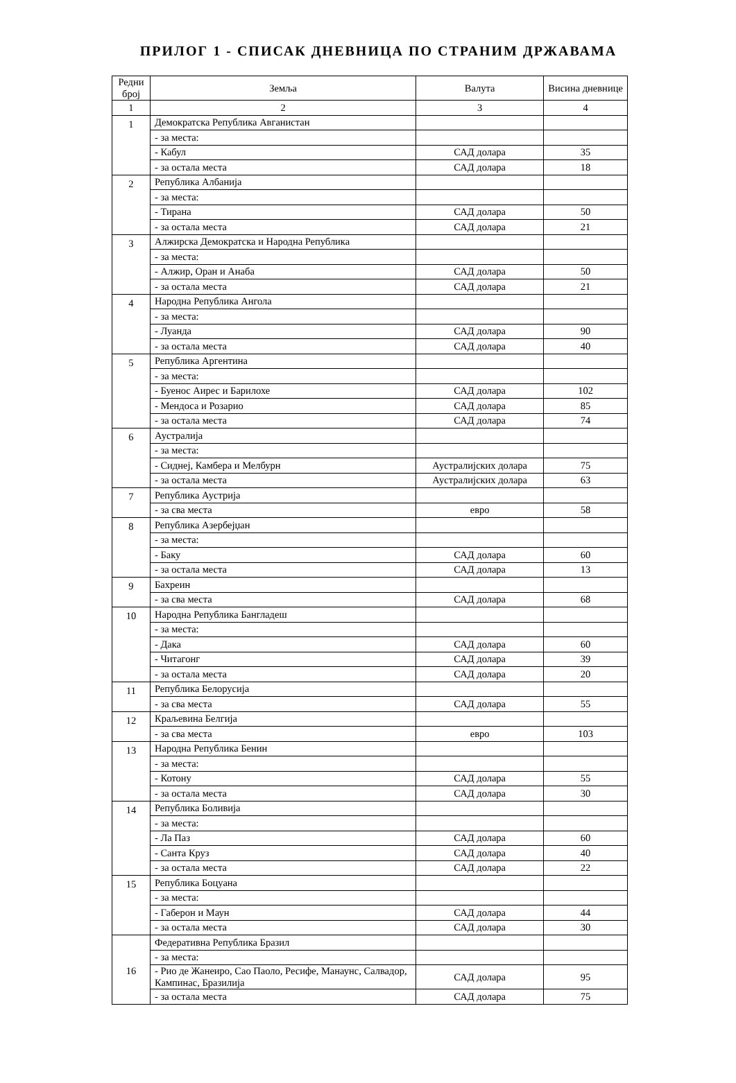ПРИЛОГ 1 - СПИСАК ДНЕВНИЦА ПО СТРАНИМ ДРЖАВАМА
| Редни број | Земља | Валута | Висина дневнице |
| --- | --- | --- | --- |
| 1 | 2 | 3 | 4 |
| 1 | Демократска Република Авганистан | | |
| | - за места: | | |
| | - Кабул | САД долара | 35 |
| | - за остала места | САД долара | 18 |
| 2 | Република Албанија | | |
| | - за места: | | |
| | - Тирана | САД долара | 50 |
| | - за остала места | САД долара | 21 |
| 3 | Алжирска Демократска и Народна Република | | |
| | - за места: | | |
| | - Алжир, Оран и Анаба | САД долара | 50 |
| | - за остала места | САД долара | 21 |
| 4 | Народна Република Ангола | | |
| | - за места: | | |
| | - Луанда | САД долара | 90 |
| | - за остала места | САД долара | 40 |
| 5 | Република Аргентина | | |
| | - за места: | | |
| | - Буенос Аирес и Барилохе | САД долара | 102 |
| | - Мендоса и Розарио | САД долара | 85 |
| | - за остала места | САД долара | 74 |
| 6 | Аустралија | | |
| | - за места: | | |
| | - Сиднеј, Камбера и Мелбурн | Аустралијских долара | 75 |
| | - за остала места | Аустралијских долара | 63 |
| 7 | Република Аустрија | | |
| | - за сва места | евро | 58 |
| 8 | Република Азербејџан | | |
| | - за места: | | |
| | - Баку | САД долара | 60 |
| | - за остала места | САД долара | 13 |
| 9 | Бахреин | | |
| | - за сва места | САД долара | 68 |
| 10 | Народна Република Бангладеш | | |
| | - за места: | | |
| | - Дака | САД долара | 60 |
| | - Читагонг | САД долара | 39 |
| | - за остала места | САД долара | 20 |
| 11 | Република Белорусија | | |
| | - за сва места | САД долара | 55 |
| 12 | Краљевина Белгија | | |
| | - за сва места | евро | 103 |
| 13 | Народна Република Бенин | | |
| | - за места: | | |
| | - Котону | САД долара | 55 |
| | - за остала места | САД долара | 30 |
| 14 | Република Боливија | | |
| | - за места: | | |
| | - Ла Паз | САД долара | 60 |
| | - Санта Круз | САД долара | 40 |
| | - за остала места | САД долара | 22 |
| 15 | Република Боцуана | | |
| | - за места: | | |
| | - Габерон и Маун | САД долара | 44 |
| | - за остала места | САД долара | 30 |
| 16 | Федеративна Република Бразил | | |
| | - за места: | | |
| | - Рио де Жанеиро, Сао Паоло, Ресифе, Манаунс, Салвадор, Кампинас, Бразилија | САД долара | 95 |
| | - за остала места | САД долара | 75 |